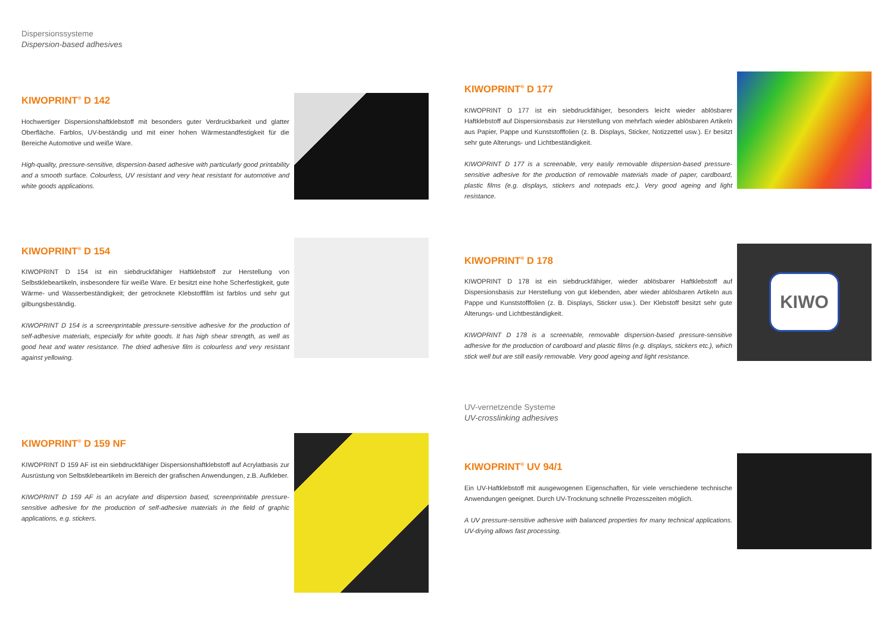Dispersionssysteme
Dispersion-based adhesives
KIWOPRINT<sup>®</sup> D 142
Hochwertiger Dispersionshaftklebstoff mit besonders guter Verdruckbarkeit und glatter Oberfläche. Farblos, UV-beständig und mit einer hohen Wärmestandfestigkeit für die Bereiche Automotive und weiße Ware.
High-quality, pressure-sensitive, dispersion-based adhesive with particularly good printability and a smooth surface. Colourless, UV resistant and very heat resistant for automotive and white goods applications.
KIWOPRINT<sup>®</sup> D 154
KIWOPRINT D 154 ist ein siebdruckfähiger Haftklebstoff zur Herstellung von Selbstklebeartikeln, insbesondere für weiße Ware. Er besitzt eine hohe Scherfestigkeit, gute Wärme- und Wasserbeständigkeit; der getrocknete Klebstofffilm ist farblos und sehr gut gilbungsbeständig.
KIWOPRINT D 154 is a screenprintable pressure-sensitive adhesive for the production of self-adhesive materials, especially for white goods. It has high shear strength, as well as good heat and water resistance. The dried adhesive film is colourless and very resistant against yellowing.
KIWOPRINT<sup>®</sup> D 159 NF
KIWOPRINT D 159 AF ist ein siebdruckfähiger Dispersionshaftklebstoff auf Acrylatbasis zur Ausrüstung von Selbstklebeartikeln im Bereich der grafischen Anwendungen, z.B. Aufkleber.
KIWOPRINT D 159 AF is an acrylate and dispersion based, screenprintable pressure-sensitive adhesive for the production of self-adhesive materials in the field of graphic applications, e.g. stickers.
KIWOPRINT<sup>®</sup> D 177
KIWOPRINT D 177 ist ein siebdruckfähiger, besonders leicht wieder ablösbarer Haftklebstoff auf Dispersionsbasis zur Herstellung von mehrfach wieder ablösbaren Artikeln aus Papier, Pappe und Kunststofffolien (z. B. Displays, Sticker, Notizzettel usw.). Er besitzt sehr gute Alterungs- und Lichtbeständigkeit.
KIWOPRINT D 177 is a screenable, very easily removable dispersion-based pressure-sensitive adhesive for the production of removable materials made of paper, cardboard, plastic films (e.g. displays, stickers and notepads etc.). Very good ageing and light resistance.
KIWOPRINT<sup>®</sup> D 178
KIWOPRINT D 178 ist ein siebdruckfähiger, wieder ablösbarer Haftklebstoff auf Dispersionsbasis zur Herstellung von gut klebenden, aber wieder ablösbaren Artikeln aus Pappe und Kunststofffolien (z. B. Displays, Sticker usw.). Der Klebstoff besitzt sehr gute Alterungs- und Lichtbeständigkeit.
KIWOPRINT D 178 is a screenable, removable dispersion-based pressure-sensitive adhesive for the production of cardboard and plastic films (e.g. displays, stickers etc.), which stick well but are still easily removable. Very good ageing and light resistance.
KIWO
UV-vernetzende Systeme
UV-crosslinking adhesives
KIWOPRINT<sup>®</sup> UV 94/1
Ein UV-Haftklebstoff mit ausgewogenen Eigenschaften, für viele verschiedene technische Anwendungen geeignet. Durch UV-Trocknung schnelle Prozesszeiten möglich.
A UV pressure-sensitive adhesive with balanced properties for many technical applications. UV-drying allows fast processing.